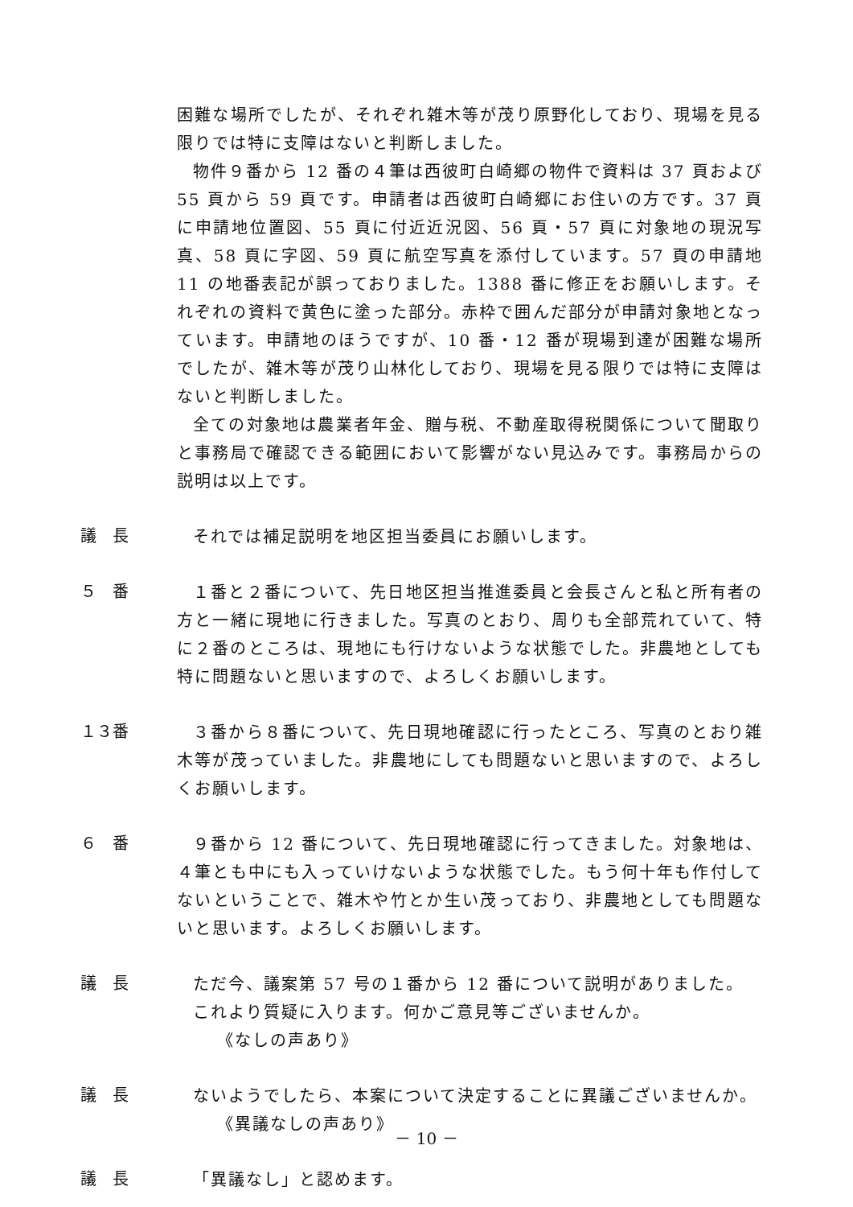困難な場所でしたが、それぞれ雑木等が茂り原野化しており、現場を見る限りでは特に支障はないと判断しました。
物件９番から 12 番の４筆は西彼町白崎郷の物件で資料は 37 頁および 55 頁から 59 頁です。申請者は西彼町白崎郷にお住いの方です。37 頁に申請地位置図、55 頁に付近近況図、56 頁・57 頁に対象地の現況写真、58 頁に字図、59 頁に航空写真を添付しています。57 頁の申請地 11 の地番表記が誤っておりました。1388 番に修正をお願いします。それぞれの資料で黄色に塗った部分。赤枠で囲んだ部分が申請対象地となっています。申請地のほうですが、10 番・12 番が現場到達が困難な場所でしたが、雑木等が茂り山林化しており、現場を見る限りでは特に支障はないと判断しました。
全ての対象地は農業者年金、贈与税、不動産取得税関係について聞取りと事務局で確認できる範囲において影響がない見込みです。事務局からの説明は以上です。
議　長
それでは補足説明を地区担当委員にお願いします。
５　番
１番と２番について、先日地区担当推進委員と会長さんと私と所有者の方と一緒に現地に行きました。写真のとおり、周りも全部荒れていて、特に２番のところは、現地にも行けないような状態でした。非農地としても特に問題ないと思いますので、よろしくお願いします。
１３番
３番から８番について、先日現地確認に行ったところ、写真のとおり雑木等が茂っていました。非農地にしても問題ないと思いますので、よろしくお願いします。
６　番
９番から 12 番について、先日現地確認に行ってきました。対象地は、４筆とも中にも入っていけないような状態でした。もう何十年も作付してないということで、雑木や竹とか生い茂っており、非農地としても問題ないと思います。よろしくお願いします。
議　長
ただ今、議案第 57 号の１番から 12 番について説明がありました。
これより質疑に入ります。何かご意見等ございませんか。
《なしの声あり》
議　長
ないようでしたら、本案について決定することに異議ございませんか。
《異議なしの声あり》
議　長
「異議なし」と認めます。
－ 10 －